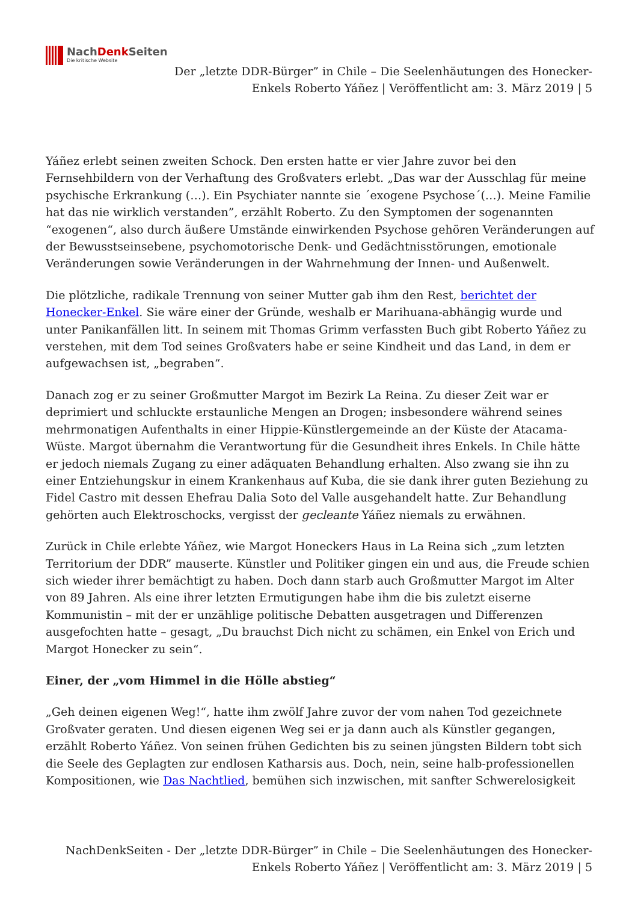NachDenk Seiten
Die kritische Website
Der „letzte DDR-Bürger” in Chile – Die Seelenhäutungen des Honecker-Enkels Roberto Yáñez | Veröffentlicht am: 3. März 2019 | 5
Yáñez erlebt seinen zweiten Schock. Den ersten hatte er vier Jahre zuvor bei den Fernsehbildern von der Verhaftung des Großvaters erlebt. „Das war der Ausschlag für meine psychische Erkrankung (…). Ein Psychiater nannte sie ´exogene Psychose´(…). Meine Familie hat das nie wirklich verstanden”, erzählt Roberto. Zu den Symptomen der sogenannten “exogenen“, also durch äußere Umstände einwirkenden Psychose gehören Veränderungen auf der Bewusstseinsebene, psychomotorische Denk- und Gedächtnisstörungen, emotionale Veränderungen sowie Veränderungen in der Wahrnehmung der Innen- und Außenwelt.
Die plötzliche, radikale Trennung von seiner Mutter gab ihm den Rest, berichtet der Honecker-Enkel. Sie wäre einer der Gründe, weshalb er Marihuana-abhängig wurde und unter Panikanfällen litt. In seinem mit Thomas Grimm verfassten Buch gibt Roberto Yáñez zu verstehen, mit dem Tod seines Großvaters habe er seine Kindheit und das Land, in dem er aufgewachsen ist, „begraben“.
Danach zog er zu seiner Großmutter Margot im Bezirk La Reina. Zu dieser Zeit war er deprimiert und schluckte erstaunliche Mengen an Drogen; insbesondere während seines mehrmonatigen Aufenthalts in einer Hippie-Künstlergemeinde an der Küste der Atacama-Wüste. Margot übernahm die Verantwortung für die Gesundheit ihres Enkels. In Chile hätte er jedoch niemals Zugang zu einer adäquaten Behandlung erhalten. Also zwang sie ihn zu einer Entziehungskur in einem Krankenhaus auf Kuba, die sie dank ihrer guten Beziehung zu Fidel Castro mit dessen Ehefrau Dalia Soto del Valle ausgehandelt hatte. Zur Behandlung gehörten auch Elektroschocks, vergisst der gecleante Yáñez niemals zu erwähnen.
Zurück in Chile erlebte Yáñez, wie Margot Honeckers Haus in La Reina sich „zum letzten Territorium der DDR” mauserte. Künstler und Politiker gingen ein und aus, die Freude schien sich wieder ihrer bemächtigt zu haben. Doch dann starb auch Großmutter Margot im Alter von 89 Jahren. Als eine ihrer letzten Ermutigungen habe ihm die bis zuletzt eiserne Kommunistin – mit der er unzählige politische Debatten ausgetragen und Differenzen ausgefochten hatte – gesagt, „Du brauchst Dich nicht zu schämen, ein Enkel von Erich und Margot Honecker zu sein“.
Einer, der „vom Himmel in die Hölle abstieg“
„Geh deinen eigenen Weg!“, hatte ihm zwölf Jahre zuvor der vom nahen Tod gezeichnete Großvater geraten. Und diesen eigenen Weg sei er ja dann auch als Künstler gegangen, erzählt Roberto Yáñez. Von seinen frühen Gedichten bis zu seinen jüngsten Bildern tobt sich die Seele des Geplagten zur endlosen Katharsis aus. Doch, nein, seine halb-professionellen Kompositionen, wie Das Nachtlied, bemühen sich inzwischen, mit sanfter Schwerelosigkeit
NachDenkSeiten - Der „letzte DDR-Bürger” in Chile – Die Seelenhäutungen des Honecker-Enkels Roberto Yáñez | Veröffentlicht am: 3. März 2019 | 5